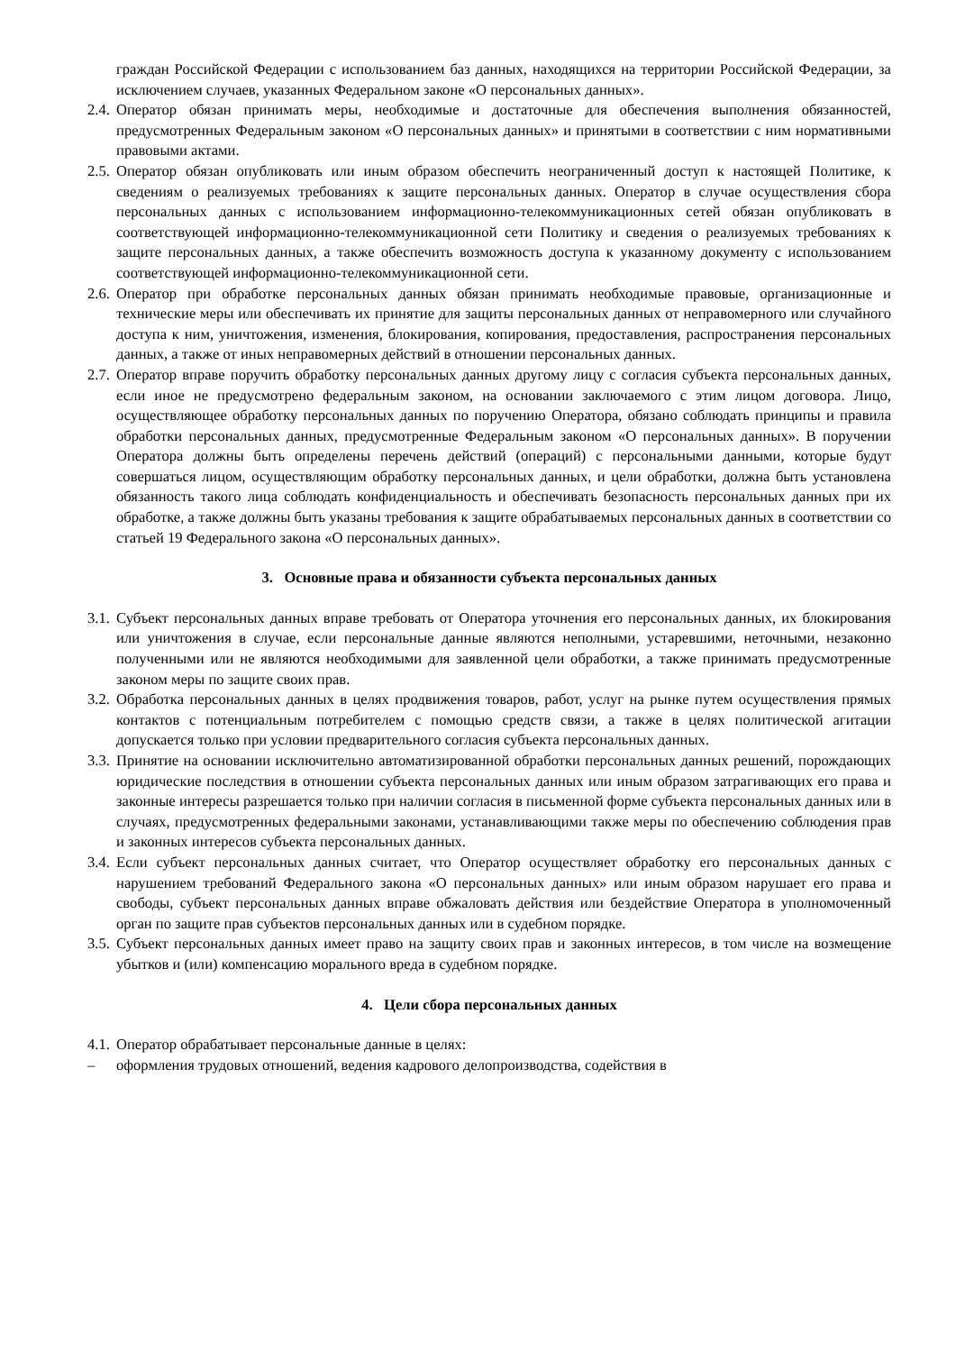граждан Российской Федерации с использованием баз данных, находящихся на территории Российской Федерации, за исключением случаев, указанных Федеральном законе «О персональных данных».
2.4. Оператор обязан принимать меры, необходимые и достаточные для обеспечения выполнения обязанностей, предусмотренных Федеральным законом «О персональных данных» и принятыми в соответствии с ним нормативными правовыми актами.
2.5. Оператор обязан опубликовать или иным образом обеспечить неограниченный доступ к настоящей Политике, к сведениям о реализуемых требованиях к защите персональных данных. Оператор в случае осуществления сбора персональных данных с использованием информационно-телекоммуникационных сетей обязан опубликовать в соответствующей информационно-телекоммуникационной сети Политику и сведения о реализуемых требованиях к защите персональных данных, а также обеспечить возможность доступа к указанному документу с использованием соответствующей информационно-телекоммуникационной сети.
2.6. Оператор при обработке персональных данных обязан принимать необходимые правовые, организационные и технические меры или обеспечивать их принятие для защиты персональных данных от неправомерного или случайного доступа к ним, уничтожения, изменения, блокирования, копирования, предоставления, распространения персональных данных, а также от иных неправомерных действий в отношении персональных данных.
2.7. Оператор вправе поручить обработку персональных данных другому лицу с согласия субъекта персональных данных, если иное не предусмотрено федеральным законом, на основании заключаемого с этим лицом договора. Лицо, осуществляющее обработку персональных данных по поручению Оператора, обязано соблюдать принципы и правила обработки персональных данных, предусмотренные Федеральным законом «О персональных данных». В поручении Оператора должны быть определены перечень действий (операций) с персональными данными, которые будут совершаться лицом, осуществляющим обработку персональных данных, и цели обработки, должна быть установлена обязанность такого лица соблюдать конфиденциальность и обеспечивать безопасность персональных данных при их обработке, а также должны быть указаны требования к защите обрабатываемых персональных данных в соответствии со статьей 19 Федерального закона «О персональных данных».
3. Основные права и обязанности субъекта персональных данных
3.1. Субъект персональных данных вправе требовать от Оператора уточнения его персональных данных, их блокирования или уничтожения в случае, если персональные данные являются неполными, устаревшими, неточными, незаконно полученными или не являются необходимыми для заявленной цели обработки, а также принимать предусмотренные законом меры по защите своих прав.
3.2. Обработка персональных данных в целях продвижения товаров, работ, услуг на рынке путем осуществления прямых контактов с потенциальным потребителем с помощью средств связи, а также в целях политической агитации допускается только при условии предварительного согласия субъекта персональных данных.
3.3. Принятие на основании исключительно автоматизированной обработки персональных данных решений, порождающих юридические последствия в отношении субъекта персональных данных или иным образом затрагивающих его права и законные интересы разрешается только при наличии согласия в письменной форме субъекта персональных данных или в случаях, предусмотренных федеральными законами, устанавливающими также меры по обеспечению соблюдения прав и законных интересов субъекта персональных данных.
3.4. Если субъект персональных данных считает, что Оператор осуществляет обработку его персональных данных с нарушением требований Федерального закона «О персональных данных» или иным образом нарушает его права и свободы, субъект персональных данных вправе обжаловать действия или бездействие Оператора в уполномоченный орган по защите прав субъектов персональных данных или в судебном порядке.
3.5. Субъект персональных данных имеет право на защиту своих прав и законных интересов, в том числе на возмещение убытков и (или) компенсацию морального вреда в судебном порядке.
4. Цели сбора персональных данных
4.1. Оператор обрабатывает персональные данные в целях:
– оформления трудовых отношений, ведения кадрового делопроизводства, содействия в